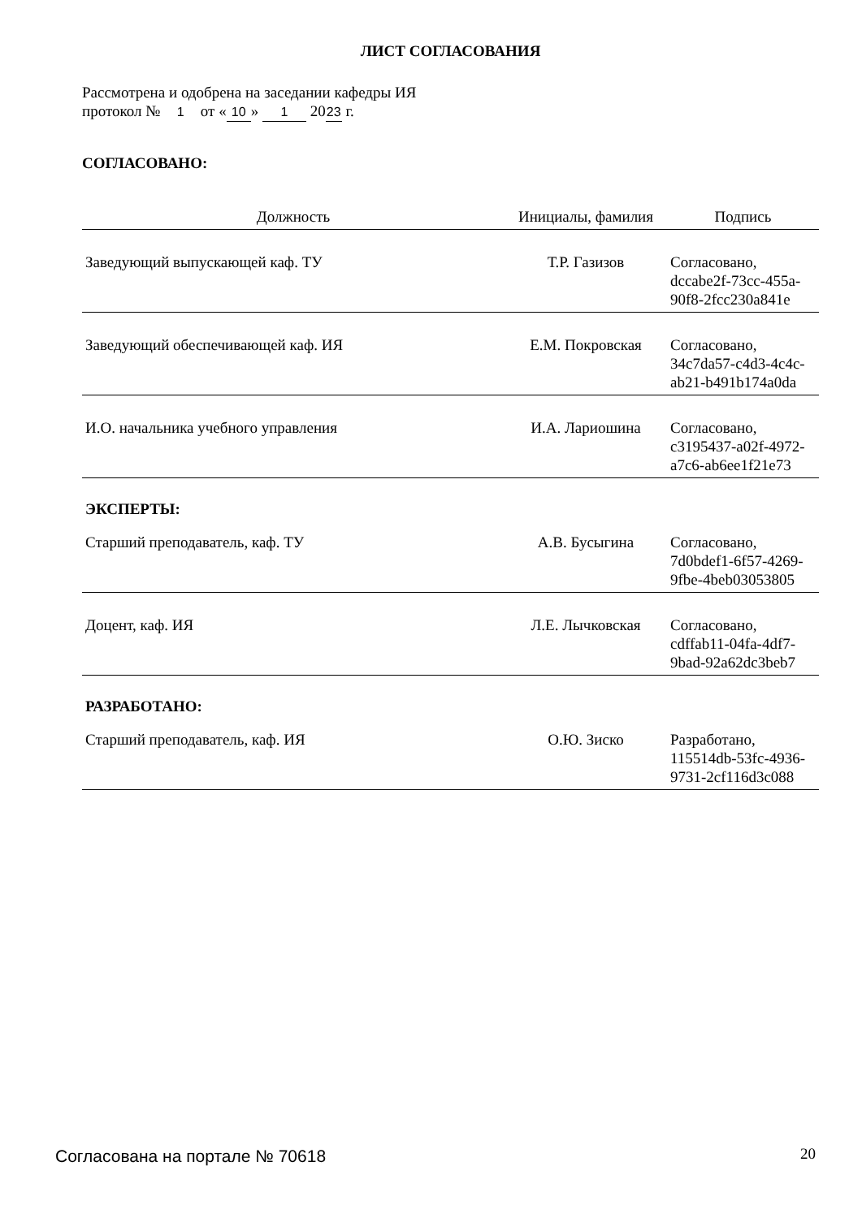ЛИСТ СОГЛАСОВАНИЯ
Рассмотрена и одобрена на заседании кафедры ИЯ
протокол № 1 от « 10 » 1 20 23 г.
СОГЛАСОВАНО:
| Должность | Инициалы, фамилия | Подпись |
| --- | --- | --- |
| Заведующий выпускающей каф. ТУ | Т.Р. Газизов | Согласовано, dccabe2f-73cc-455a- 90f8-2fcc230a841e |
| Заведующий обеспечивающей каф. ИЯ | Е.М. Покровская | Согласовано, 34c7da57-c4d3-4c4c- ab21-b491b174a0da |
| И.О. начальника учебного управления | И.А. Лариошина | Согласовано, c3195437-a02f-4972- a7c6-ab6ee1f21e73 |
| ЭКСПЕРТЫ: | | |
| Старший преподаватель, каф. ТУ | А.В. Бусыгина | Согласовано, 7d0bdef1-6f57-4269- 9fbe-4beb03053805 |
| Доцент, каф. ИЯ | Л.Е. Лычковская | Согласовано, cdffab11-04fa-4df7- 9bad-92a62dc3beb7 |
| РАЗРАБОТАНО: | | |
| Старший преподаватель, каф. ИЯ | О.Ю. Зиско | Разработано, 115514db-53fc-4936- 9731-2cf116d3c088 |
Согласована на портале № 70618 20